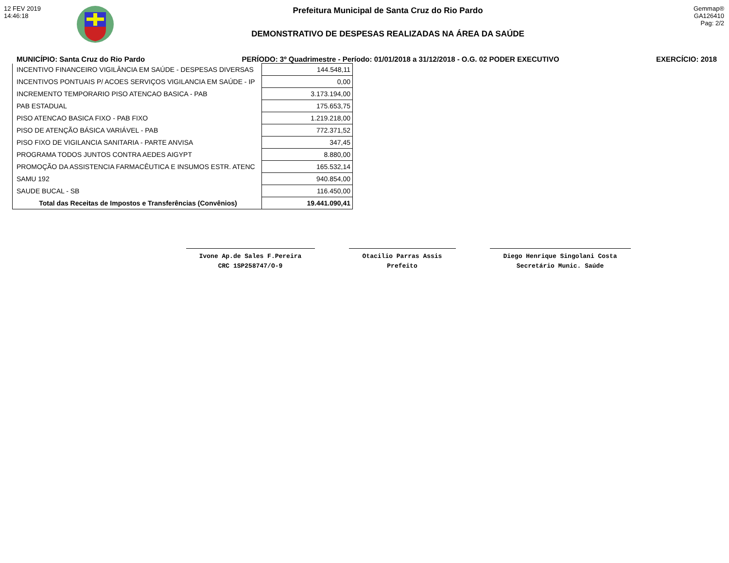12 FEV 2019
14:46:18
Prefeitura Municipal de Santa Cruz do Rio Pardo
DEMONSTRATIVO DE DESPESAS REALIZADAS NA ÁREA DA SAÚDE
Gemmap®
GA126410
Pag: 2/2
MUNICÍPIO: Santa Cruz do Rio Pardo PERÍODO: 3º Quadrimestre - Período: 01/01/2018 a 31/12/2018 - O.G. 02 PODER EXECUTIVO EXERCÍCIO: 2018
| INCENTIVO FINANCEIRO VIGILÂNCIA EM SAÚDE - DESPESAS DIVERSAS | 144.548,11 |
| INCENTIVOS PONTUAIS P/ ACOES SERVIÇOS VIGILANCIA EM SAÚDE - IP | 0,00 |
| INCREMENTO TEMPORARIO PISO ATENCAO BASICA - PAB | 3.173.194,00 |
| PAB ESTADUAL | 175.653,75 |
| PISO ATENCAO BASICA FIXO - PAB FIXO | 1.219.218,00 |
| PISO DE ATENÇÃO BÁSICA VARIÁVEL - PAB | 772.371,52 |
| PISO FIXO DE VIGILANCIA SANITARIA - PARTE ANVISA | 347,45 |
| PROGRAMA TODOS JUNTOS CONTRA AEDES AIGYPT | 8.880,00 |
| PROMOÇÃO DA ASSISTENCIA FARMACÊUTICA E INSUMOS ESTR. ATENC | 165.532,14 |
| SAMU 192 | 940.854,00 |
| SAUDE BUCAL - SB | 116.450,00 |
| Total das Receitas de Impostos e Transferências (Convênios) | 19.441.090,41 |
Ivone Ap.de Sales F.Pereira
CRC 1SP258747/O-9
Otacilio Parras Assis
Prefeito
Diego Henrique Singolani Costa
Secretário Munic. Saúde